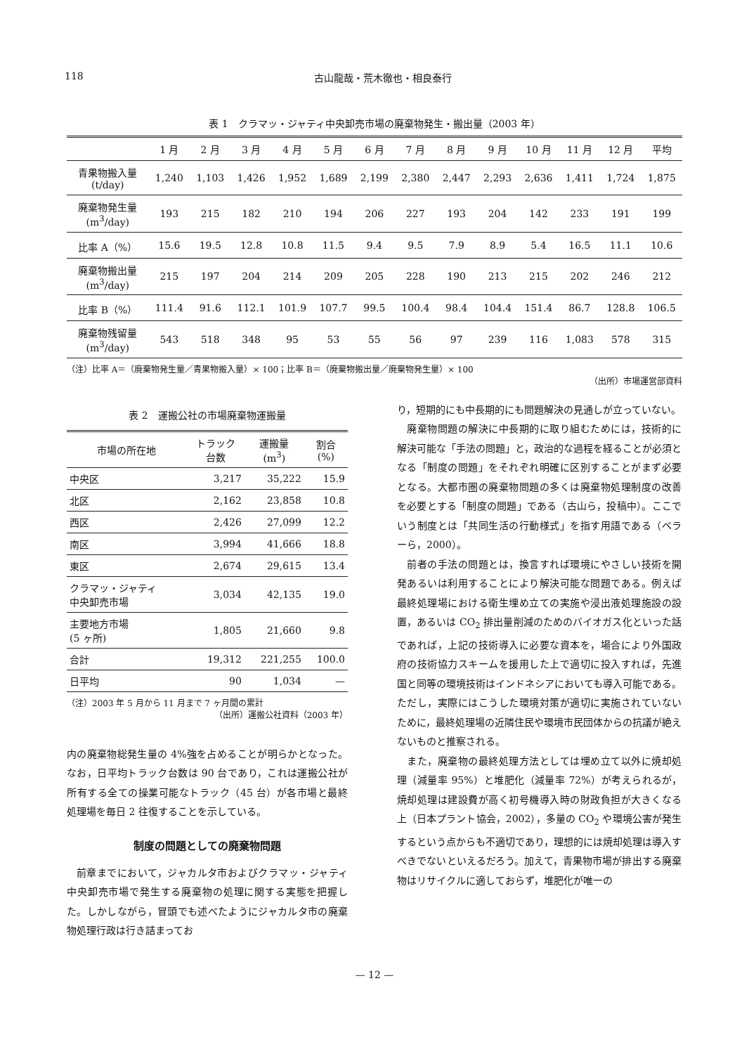118 古山龍哉・荒木徹也・相良泰行
表 1　クラマッ・ジャティ中央卸売市場の廃棄物発生・搬出量（2003 年）
| | 1 月 | 2 月 | 3 月 | 4 月 | 5 月 | 6 月 | 7 月 | 8 月 | 9 月 | 10 月 | 11 月 | 12 月 | 平均 |
| --- | --- | --- | --- | --- | --- | --- | --- | --- | --- | --- | --- | --- | --- |
| 青果物搬入量 (t/day) | 1,240 | 1,103 | 1,426 | 1,952 | 1,689 | 2,199 | 2,380 | 2,447 | 2,293 | 2,636 | 1,411 | 1,724 | 1,875 |
| 廃棄物発生量 (m<sup>3</sup>/day) | 193 | 215 | 182 | 210 | 194 | 206 | 227 | 193 | 204 | 142 | 233 | 191 | 199 |
| 比率 A（%） | 15.6 | 19.5 | 12.8 | 10.8 | 11.5 | 9.4 | 9.5 | 7.9 | 8.9 | 5.4 | 16.5 | 11.1 | 10.6 |
| 廃棄物搬出量 (m<sup>3</sup>/day) | 215 | 197 | 204 | 214 | 209 | 205 | 228 | 190 | 213 | 215 | 202 | 246 | 212 |
| 比率 B（%） | 111.4 | 91.6 | 112.1 | 101.9 | 107.7 | 99.5 | 100.4 | 98.4 | 104.4 | 151.4 | 86.7 | 128.8 | 106.5 |
| 廃棄物残留量 (m<sup>3</sup>/day) | 543 | 518 | 348 | 95 | 53 | 55 | 56 | 97 | 239 | 116 | 1,083 | 578 | 315 |
（注）比率 A＝（廃棄物発生量／青果物搬入量）× 100；比率 B＝（廃棄物搬出量／廃棄物発生量）× 100
（出所）市場運営部資料
表 2　運搬公社の市場廃棄物運搬量
| 市場の所在地 | トラック 台数 | 運搬量 (m<sup>3</sup>) | 割合 (%) |
| --- | --- | --- | --- |
| 中央区 | 3,217 | 35,222 | 15.9 |
| 北区 | 2,162 | 23,858 | 10.8 |
| 西区 | 2,426 | 27,099 | 12.2 |
| 南区 | 3,994 | 41,666 | 18.8 |
| 東区 | 2,674 | 29,615 | 13.4 |
| クラマッ・ジャティ 中央卸売市場 | 3,034 | 42,135 | 19.0 |
| 主要地方市場 (5 ヶ所) | 1,805 | 21,660 | 9.8 |
| 合計 | 19,312 | 221,255 | 100.0 |
| 日平均 | 90 | 1,034 | — |
（注）2003 年 5 月から 11 月まで 7 ヶ月間の累計
（出所）運搬公社資料（2003 年）
内の廃棄物総発生量の 4%強を占めることが明らかとなった。なお，日平均トラック台数は 90 台であり，これは運搬公社が所有する全ての操業可能なトラック（45 台）が各市場と最終処理場を毎日 2 往復することを示している。
制度の問題としての廃棄物問題
前章までにおいて，ジャカルタ市およびクラマッ・ジャティ中央卸売市場で発生する廃棄物の処理に関する実態を把握した。しかしながら，冒頭でも述べたようにジャカルタ市の廃棄物処理行政は行き詰まってお
り，短期的にも中長期的にも問題解決の見通しが立っていない。
廃棄物問題の解決に中長期的に取り組むためには，技術的に解決可能な「手法の問題」と，政治的な過程を経ることが必須となる「制度の問題」をそれぞれ明確に区別することがまず必要となる。大都市圏の廃棄物問題の多くは廃棄物処理制度の改善を必要とする「制度の問題」である（古山ら，投稿中）。ここでいう制度とは「共同生活の行動様式」を指す用語である（ベラーら，2000）。
前者の手法の問題とは，換言すれば環境にやさしい技術を開発あるいは利用することにより解決可能な問題である。例えば最終処理場における衛生埋め立ての実施や浸出液処理施設の設置，あるいは CO<sub>2</sub> 排出量削減のためのバイオガス化といった話であれば，上記の技術導入に必要な資本を，場合により外国政府の技術協力スキームを援用した上で適切に投入すれば，先進国と同等の環境技術はインドネシアにおいても導入可能である。ただし，実際にはこうした環境対策が適切に実施されていないために，最終処理場の近隣住民や環境市民団体からの抗議が絶えないものと推察される。
また，廃棄物の最終処理方法としては埋め立て以外に焼却処理（減量率 95%）と堆肥化（減量率 72%）が考えられるが，焼却処理は建設費が高く初号機導入時の財政負担が大きくなる上（日本プラント協会，2002），多量の CO<sub>2</sub> や環境公害が発生するという点からも不適切であり，理想的には焼却処理は導入すべきでないといえるだろう。加えて，青果物市場が排出する廃棄物はリサイクルに適しておらず，堆肥化が唯一の
— 12 —